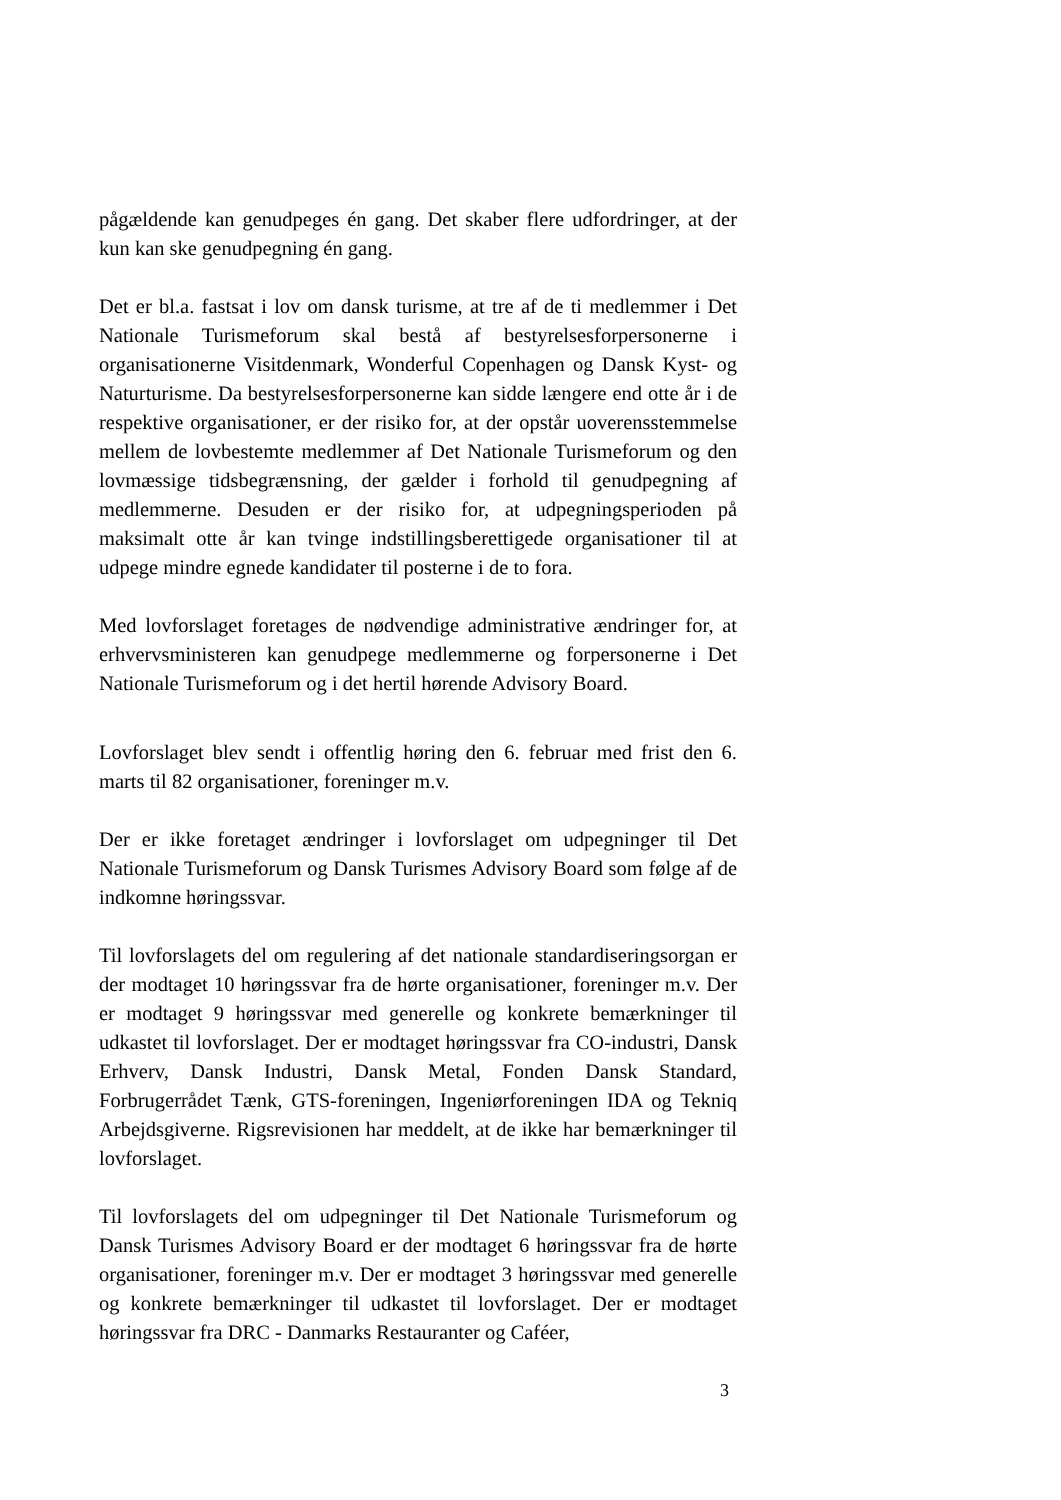pågældende kan genudpeges én gang. Det skaber flere udfordringer, at der kun kan ske genudpegning én gang.
Det er bl.a. fastsat i lov om dansk turisme, at tre af de ti medlemmer i Det Nationale Turismeforum skal bestå af bestyrelsesforpersonerne i organisationerne Visitdenmark, Wonderful Copenhagen og Dansk Kyst- og Naturturisme. Da bestyrelsesforpersonerne kan sidde længere end otte år i de respektive organisationer, er der risiko for, at der opstår uoverensstemmelse mellem de lovbestemte medlemmer af Det Nationale Turismeforum og den lovmæssige tidsbegrænsning, der gælder i forhold til genudpegning af medlemmerne. Desuden er der risiko for, at udpegningsperioden på maksimalt otte år kan tvinge indstillingsberettigede organisationer til at udpege mindre egnede kandidater til posterne i de to fora.
Med lovforslaget foretages de nødvendige administrative ændringer for, at erhvervsministeren kan genudpege medlemmerne og forpersonerne i Det Nationale Turismeforum og i det hertil hørende Advisory Board.
Lovforslaget blev sendt i offentlig høring den 6. februar med frist den 6. marts til 82 organisationer, foreninger m.v.
Der er ikke foretaget ændringer i lovforslaget om udpegninger til Det Nationale Turismeforum og Dansk Turismes Advisory Board som følge af de indkomne høringssvar.
Til lovforslagets del om regulering af det nationale standardiseringsorgan er der modtaget 10 høringssvar fra de hørte organisationer, foreninger m.v. Der er modtaget 9 høringssvar med generelle og konkrete bemærkninger til udkastet til lovforslaget. Der er modtaget høringssvar fra CO-industri, Dansk Erhverv, Dansk Industri, Dansk Metal, Fonden Dansk Standard, Forbrugerrådet Tænk, GTS-foreningen, Ingeniørforeningen IDA og Tekniq Arbejdsgiverne. Rigsrevisionen har meddelt, at de ikke har bemærkninger til lovforslaget.
Til lovforslagets del om udpegninger til Det Nationale Turismeforum og Dansk Turismes Advisory Board er der modtaget 6 høringssvar fra de hørte organisationer, foreninger m.v. Der er modtaget 3 høringssvar med generelle og konkrete bemærkninger til udkastet til lovforslaget. Der er modtaget høringssvar fra DRC - Danmarks Restauranter og Caféer,
3